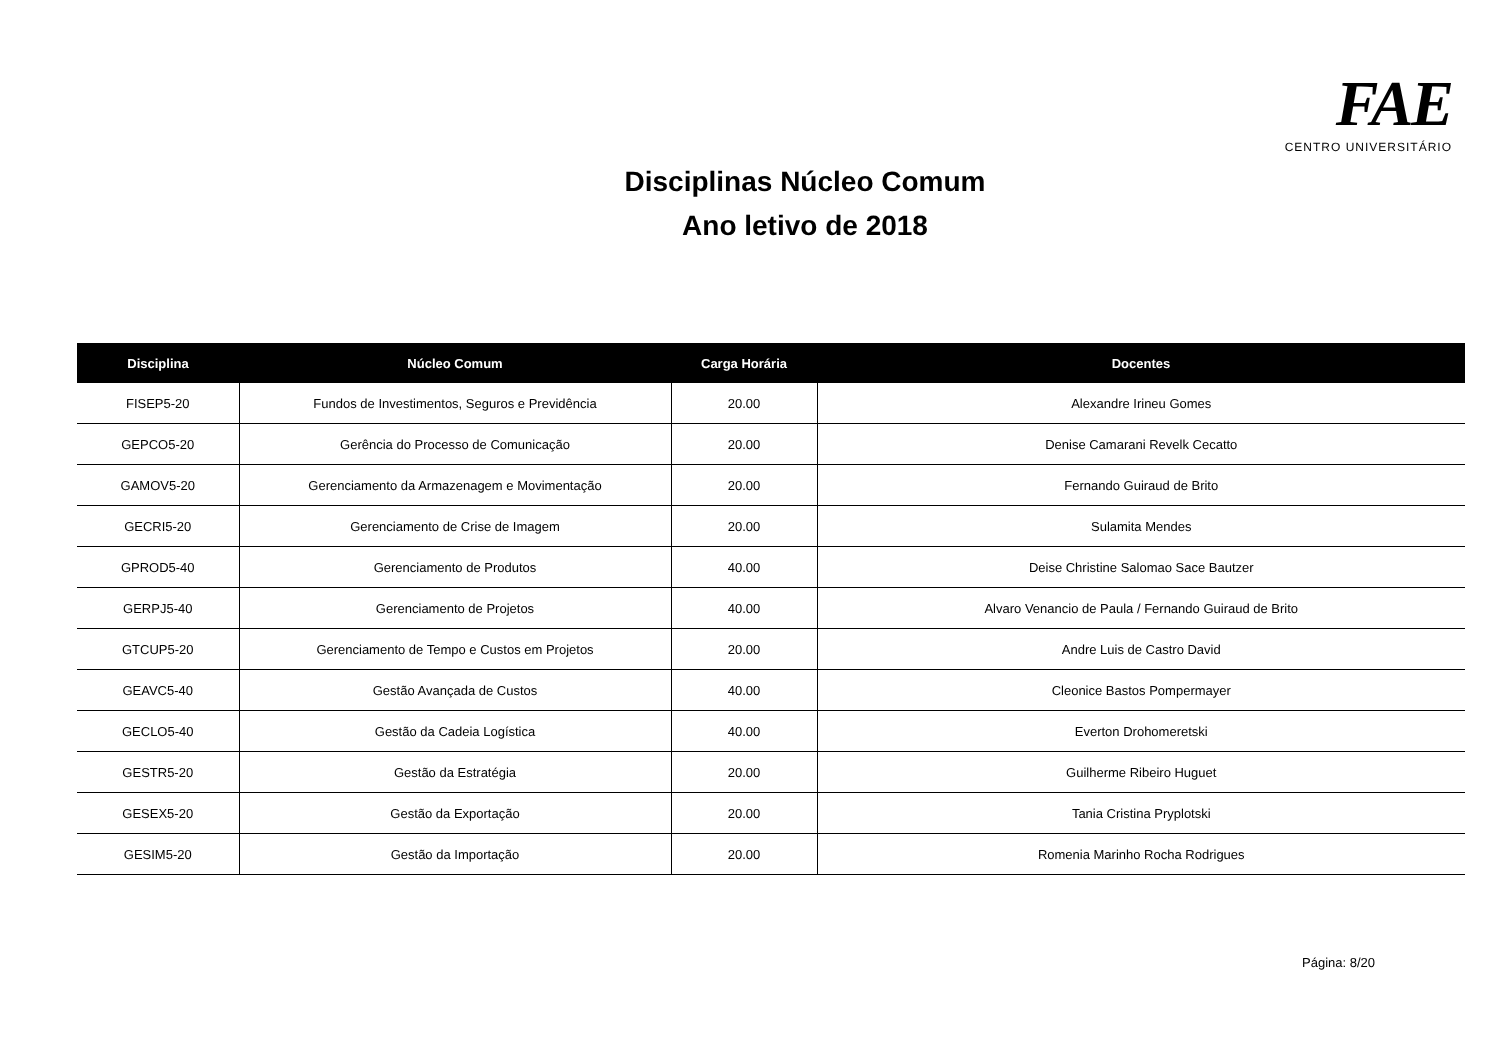FAE CENTRO UNIVERSITÁRIO
Disciplinas Núcleo Comum
Ano letivo de 2018
| Disciplina | Núcleo Comum | Carga Horária | Docentes |
| --- | --- | --- | --- |
| FISEP5-20 | Fundos de Investimentos, Seguros e Previdência | 20.00 | Alexandre Irineu Gomes |
| GEPCO5-20 | Gerência do Processo de Comunicação | 20.00 | Denise Camarani Revelk Cecatto |
| GAMOV5-20 | Gerenciamento da Armazenagem e Movimentação | 20.00 | Fernando Guiraud de Brito |
| GECRI5-20 | Gerenciamento de Crise de Imagem | 20.00 | Sulamita Mendes |
| GPROD5-40 | Gerenciamento de Produtos | 40.00 | Deise Christine Salomao Sace Bautzer |
| GERPJ5-40 | Gerenciamento de Projetos | 40.00 | Alvaro Venancio de Paula / Fernando Guiraud de Brito |
| GTCUP5-20 | Gerenciamento de Tempo e Custos em Projetos | 20.00 | Andre Luis de Castro David |
| GEAVC5-40 | Gestão Avançada de Custos | 40.00 | Cleonice Bastos Pompermayer |
| GECLO5-40 | Gestão da Cadeia Logística | 40.00 | Everton Drohomeretski |
| GESTR5-20 | Gestão da Estratégia | 20.00 | Guilherme Ribeiro Huguet |
| GESEX5-20 | Gestão da Exportação | 20.00 | Tania Cristina Pryplotski |
| GESIM5-20 | Gestão da Importação | 20.00 | Romenia Marinho Rocha Rodrigues |
Página: 8/20